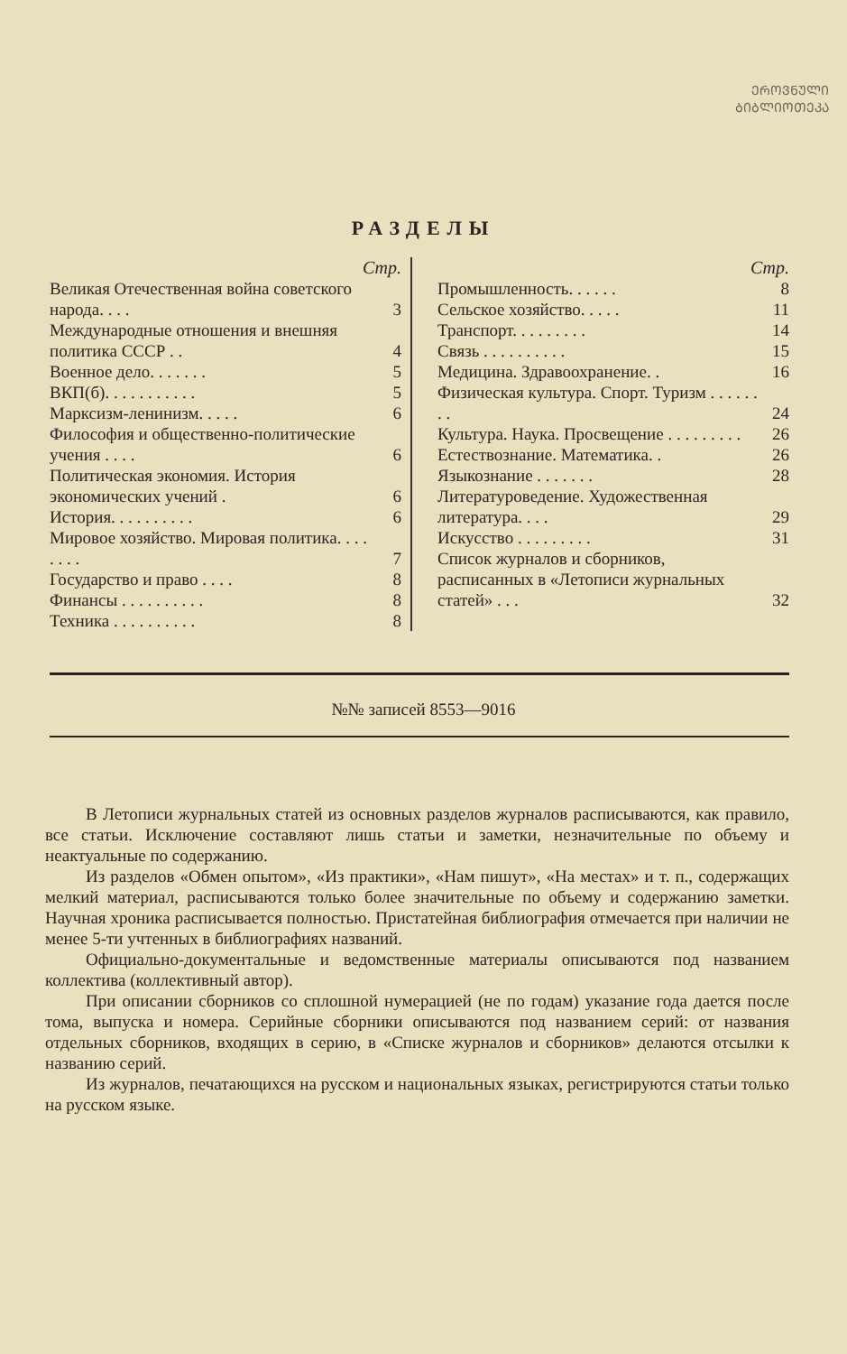ᲔᲠᲝᲕᲜᲣᲚᲘ
ᲑᲘᲑᲚᲘᲝᲗᲔᲙᲐ
РАЗДЕЛЫ
Стр.
| Великая Отечественная война советского народа. . . . | 3 |
| Международные отношения и внешняя политика СССР . . | 4 |
| Военное дело. . . . . . . | 5 |
| ВКП(б). . . . . . . . . . . | 5 |
| Марксизм-ленинизм. . . . . | 6 |
| Философия и общественно-политические учения . . . . | 6 |
| Политическая экономия. История экономических учений . | 6 |
| История. . . . . . . . . . | 6 |
| Мировое хозяйство. Мировая политика. . . . . . . . | 7 |
| Государство и право . . . . | 8 |
| Финансы . . . . . . . . . . | 8 |
| Техника . . . . . . . . . . | 8 |
Стр.
| Промышленность. . . . . . | 8 |
| Сельское хозяйство. . . . . | 11 |
| Транспорт. . . . . . . . . | 14 |
| Связь . . . . . . . . . . | 15 |
| Медицина. Здравоохранение. . | 16 |
| Физическая культура. Спорт. Туризм . . . . . . . . | 24 |
| Культура. Наука. Просвещение . . . . . . . . . | 26 |
| Естествознание. Математика. . | 26 |
| Языкознание . . . . . . . | 28 |
| Литературоведение. Художественная литература. . . . | 29 |
| Искусство . . . . . . . . . | 31 |
| Список журналов и сборников, расписанных в «Летописи журнальных статей» . . . | 32 |
№№ записей 8553—9016
В Летописи журнальных статей из основных разделов журналов расписываются, как правило, все статьи. Исключение составляют лишь статьи и заметки, незначительные по объему и неактуальные по содержанию.
Из разделов «Обмен опытом», «Из практики», «Нам пишут», «На местах» и т. п., содержащих мелкий материал, расписываются только более значительные по объему и содержанию заметки. Научная хроника расписывается полностью. Пристатейная библиография отмечается при наличии не менее 5-ти учтенных в библиографиях названий.
Официально-документальные и ведомственные материалы описываются под названием коллектива (коллективный автор).
При описании сборников со сплошной нумерацией (не по годам) указание года дается после тома, выпуска и номера. Серийные сборники описываются под названием серий: от названия отдельных сборников, входящих в серию, в «Списке журналов и сборников» делаются отсылки к названию серий.
Из журналов, печатающихся на русском и национальных языках, регистрируются статьи только на русском языке.